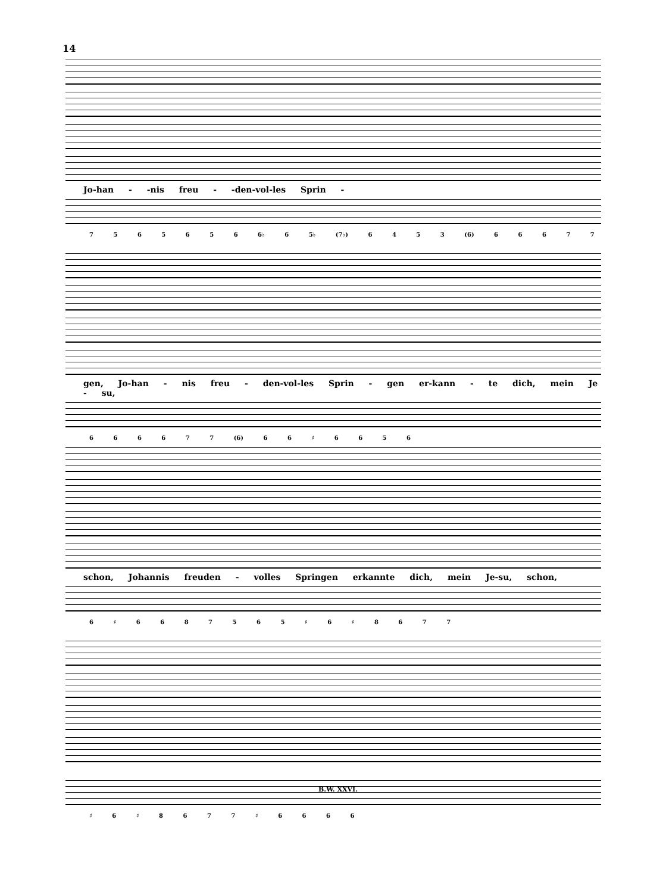14
Jo-han - -nis freu - -den-vol-les Sprin -
7 5 6 5 6 5 6 6♭ 6 5♭ (7♭) 6 4 5 3 (6) 6 6 6 7 7
gen, Jo-han - nis freu - den-vol-les Sprin - gen er-kann - te dich, mein Je - su,
6 6 6 6 7 7 (6) 6 6 ♯ 6 6 5 6
schon, Johannis freuden - volles Springen erkannte dich, mein Je-su, schon,
6 ♯ 6 6 8 7 5 6 5 ♯ 6 ♯ 8 6 7 7
♯ 6 ♯ 8 6 7 7 ♯ 6 6 6 6
B.W. XXVI.